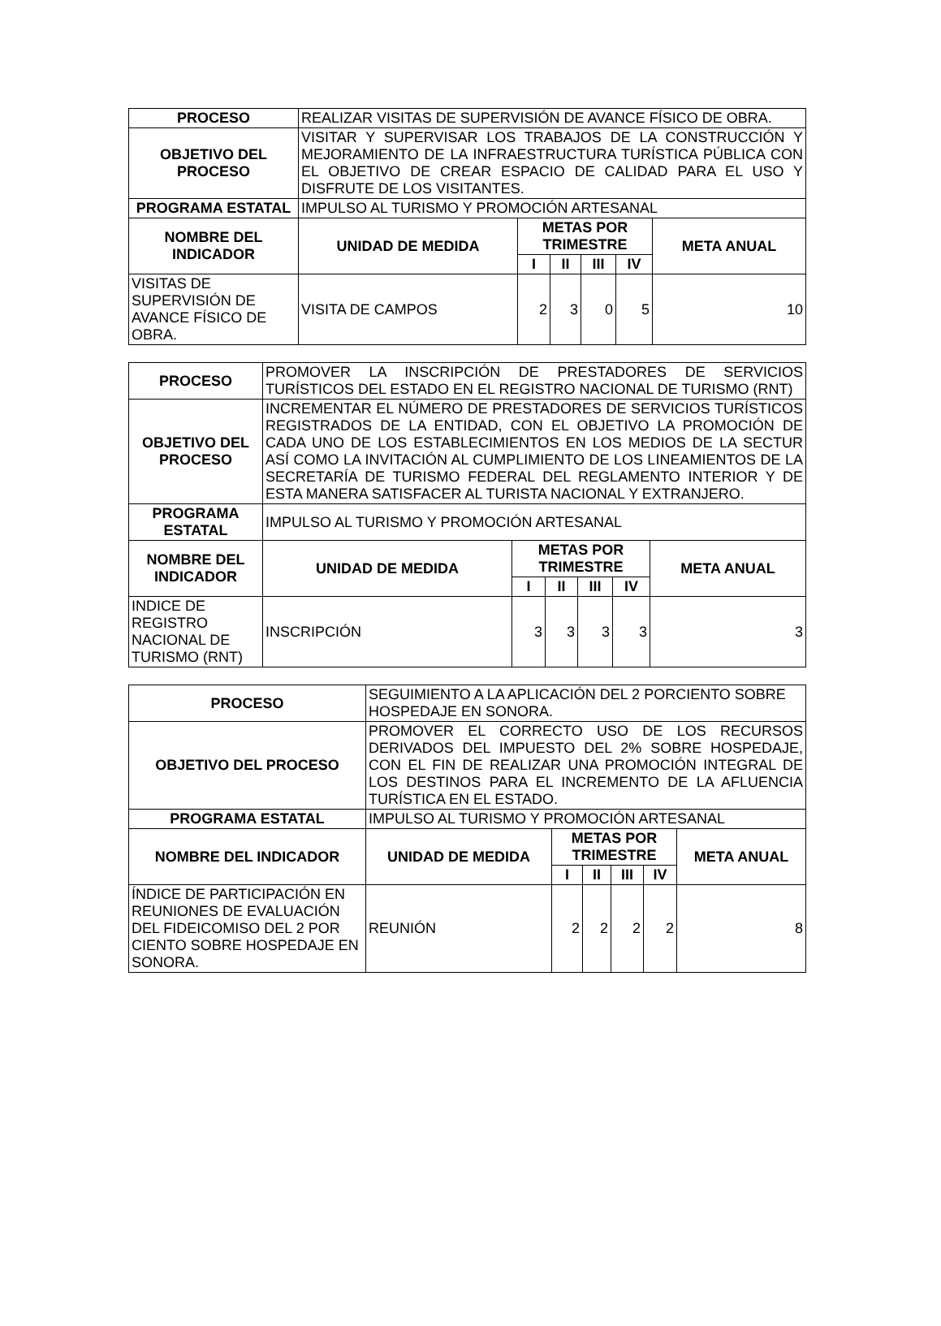| PROCESO | REALIZAR VISITAS DE SUPERVISIÓN DE AVANCE FÍSICO DE OBRA. | | | | | |
| OBJETIVO DEL PROCESO | VISITAR Y SUPERVISAR LOS TRABAJOS DE LA CONSTRUCCIÓN Y MEJORAMIENTO DE LA INFRAESTRUCTURA TURÍSTICA PÚBLICA CON EL OBJETIVO DE CREAR ESPACIO DE CALIDAD PARA EL USO Y DISFRUTE DE LOS VISITANTES. | | | | | |
| PROGRAMA ESTATAL | IMPULSO AL TURISMO Y PROMOCIÓN ARTESANAL | | | | | |
| NOMBRE DEL INDICADOR | UNIDAD DE MEDIDA | METAS POR TRIMESTRE | | | | META ANUAL |
| | | I | II | III | IV | |
| VISITAS DE SUPERVISIÓN DE AVANCE FÍSICO DE OBRA. | VISITA DE CAMPOS | 2 | 3 | 0 | 5 | 10 |
| PROCESO | PROMOVER LA INSCRIPCIÓN DE PRESTADORES DE SERVICIOS TURÍSTICOS DEL ESTADO EN EL REGISTRO NACIONAL DE TURISMO (RNT) | | | | | |
| OBJETIVO DEL PROCESO | INCREMENTAR EL NÚMERO DE PRESTADORES DE SERVICIOS TURÍSTICOS REGISTRADOS DE LA ENTIDAD, CON EL OBJETIVO LA PROMOCIÓN DE CADA UNO DE LOS ESTABLECIMIENTOS EN LOS MEDIOS DE LA SECTUR ASÍ COMO LA INVITACIÓN AL CUMPLIMIENTO DE LOS LINEAMIENTOS DE LA SECRETARÍA DE TURISMO FEDERAL DEL REGLAMENTO INTERIOR Y DE ESTA MANERA SATISFACER AL TURISTA NACIONAL Y EXTRANJERO. | | | | | |
| PROGRAMA ESTATAL | IMPULSO AL TURISMO Y PROMOCIÓN ARTESANAL | | | | | |
| NOMBRE DEL INDICADOR | UNIDAD DE MEDIDA | METAS POR TRIMESTRE | | | | META ANUAL |
| | | I | II | III | IV | |
| INDICE DE REGISTRO NACIONAL DE TURISMO (RNT) | INSCRIPCIÓN | 3 | 3 | 3 | 3 | 3 |
| PROCESO | SEGUIMIENTO A LA APLICACIÓN DEL 2 PORCIENTO SOBRE HOSPEDAJE EN SONORA. | | | | | |
| OBJETIVO DEL PROCESO | PROMOVER EL CORRECTO USO DE LOS RECURSOS DERIVADOS DEL IMPUESTO DEL 2% SOBRE HOSPEDAJE, CON EL FIN DE REALIZAR UNA PROMOCIÓN INTEGRAL DE LOS DESTINOS PARA EL INCREMENTO DE LA AFLUENCIA TURÍSTICA EN EL ESTADO. | | | | | |
| PROGRAMA ESTATAL | IMPULSO AL TURISMO Y PROMOCIÓN ARTESANAL | | | | | |
| NOMBRE DEL INDICADOR | UNIDAD DE MEDIDA | METAS POR TRIMESTRE | | | | META ANUAL |
| | | I | II | III | IV | |
| ÍNDICE DE PARTICIPACIÓN EN REUNIONES DE EVALUACIÓN DEL FIDEICOMISO DEL 2 POR CIENTO SOBRE HOSPEDAJE EN SONORA. | REUNIÓN | 2 | 2 | 2 | 2 | 8 |